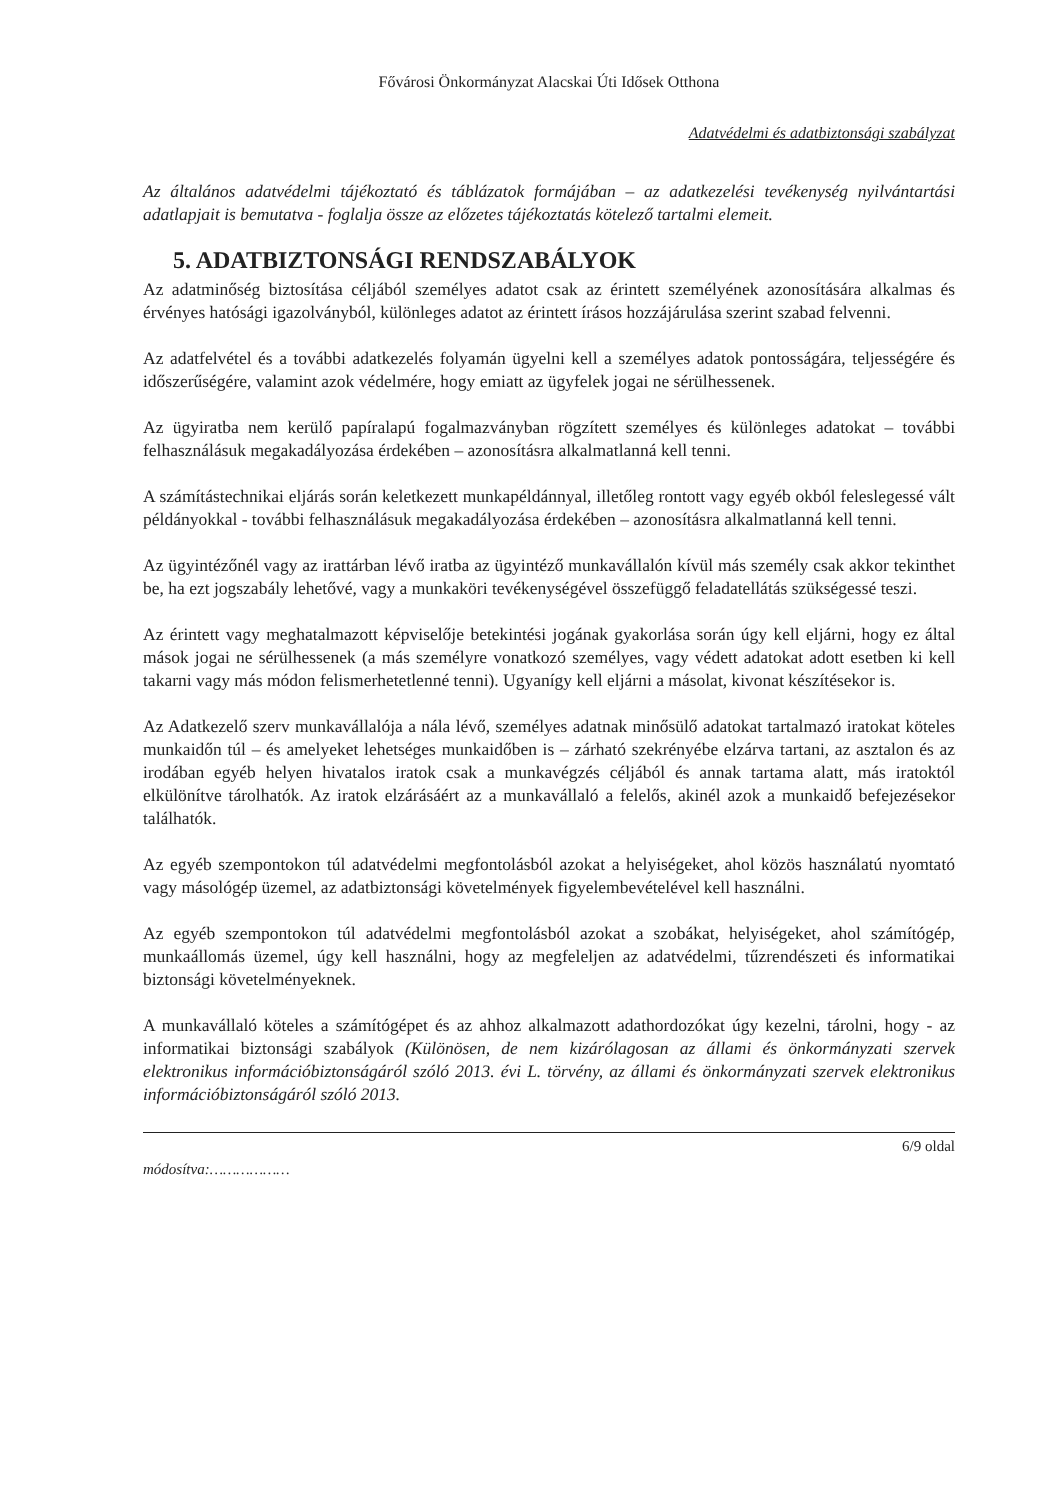Fővárosi Önkormányzat Alacskai Úti Idősek Otthona
Adatvédelmi és adatbiztonsági szabályzat
Az általános adatvédelmi tájékoztató és táblázatok formájában – az adatkezelési tevékenység nyilvántartási adatlapjait is bemutatva - foglalja össze az előzetes tájékoztatás kötelező tartalmi elemeit.
5. ADATBIZTONSÁGI RENDSZABÁLYOK
Az adatminőség biztosítása céljából személyes adatot csak az érintett személyének azonosítására alkalmas és érvényes hatósági igazolványból, különleges adatot az érintett írásos hozzájárulása szerint szabad felvenni.
Az adatfelvétel és a további adatkezelés folyamán ügyelni kell a személyes adatok pontosságára, teljességére és időszerűségére, valamint azok védelmére, hogy emiatt az ügyfelek jogai ne sérülhessenek.
Az ügyiratba nem kerülő papíralapú fogalmazványban rögzített személyes és különleges adatokat – további felhasználásuk megakadályozása érdekében – azonosításra alkalmatlanná kell tenni.
A számítástechnikai eljárás során keletkezett munkapéldánnyal, illetőleg rontott vagy egyéb okból feleslegessé vált példányokkal - további felhasználásuk megakadályozása érdekében – azonosításra alkalmatlanná kell tenni.
Az ügyintézőnél vagy az irattárban lévő iratba az ügyintéző munkavállalón kívül más személy csak akkor tekinthet be, ha ezt jogszabály lehetővé, vagy a munkaköri tevékenységével összefüggő feladatellátás szükségessé teszi.
Az érintett vagy meghatalmazott képviselője betekintési jogának gyakorlása során úgy kell eljárni, hogy ez által mások jogai ne sérülhessenek (a más személyre vonatkozó személyes, vagy védett adatokat adott esetben ki kell takarni vagy más módon felismerhetetlenné tenni). Ugyanígy kell eljárni a másolat, kivonat készítésekor is.
Az Adatkezelő szerv munkavállalója a nála lévő, személyes adatnak minősülő adatokat tartalmazó iratokat köteles munkaidőn túl – és amelyeket lehetséges munkaidőben is – zárható szekrényébe elzárva tartani, az asztalon és az irodában egyéb helyen hivatalos iratok csak a munkavégzés céljából és annak tartama alatt, más iratoktól elkülönítve tárolhatók. Az iratok elzárásáért az a munkavállaló a felelős, akinél azok a munkaidő befejezésekor találhatók.
Az egyéb szempontokon túl adatvédelmi megfontolásból azokat a helyiségeket, ahol közös használatú nyomtató vagy másológép üzemel, az adatbiztonsági követelmények figyelembevételével kell használni.
Az egyéb szempontokon túl adatvédelmi megfontolásból azokat a szobákat, helyiségeket, ahol számítógép, munkaállomás üzemel, úgy kell használni, hogy az megfeleljen az adatvédelmi, tűzrendészeti és informatikai biztonsági követelményeknek.
A munkavállaló köteles a számítógépet és az ahhoz alkalmazott adathordozókat úgy kezelni, tárolni, hogy - az informatikai biztonsági szabályok (Különösen, de nem kizárólagosan az állami és önkormányzati szervek elektronikus információbiztonságáról szóló 2013. évi L. törvény, az állami és önkormányzati szervek elektronikus információbiztonságáról szóló 2013.
6/9 oldal
módosítva:………………